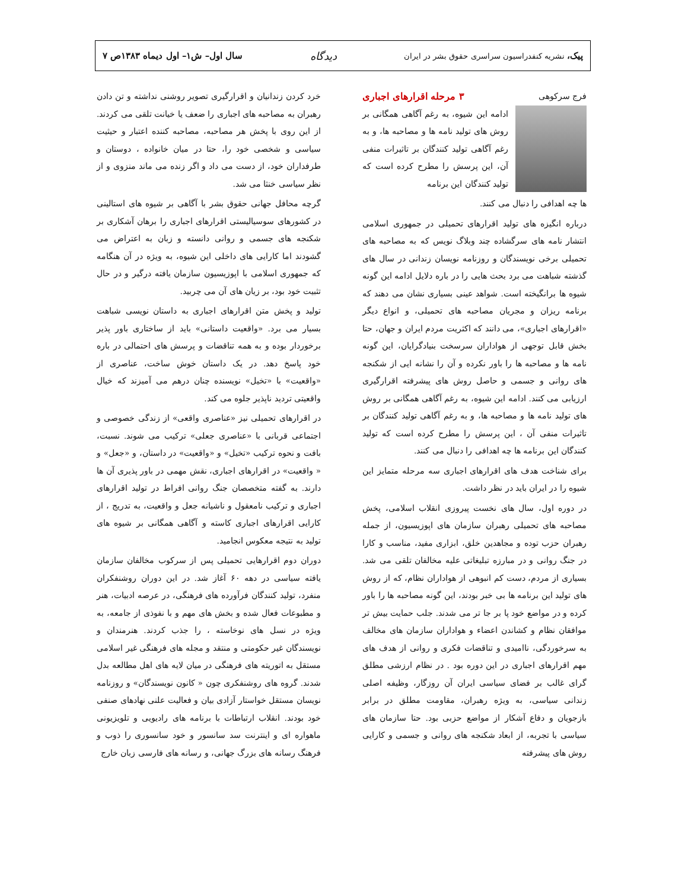پیک، نشریه کنفدراسیون سراسری حقوق بشر در ایران دیدگاه سال اول– ش۱– اول دیماه ۱۳۸۳ص ۷
فرج سرکوهی
۳ مرحله اقرارهای اجباری
ادامه این شیوه، به رغم آگاهی همگانی بر روش های تولید نامه ها و مصاحبه ها، و به رغم آگاهی تولید کنندگان بر تاثیرات منفی آن، این پرسش را مطرح کرده است که تولید کنندگان این برنامه
ها چه اهدافی را دنبال می کنند.
درباره انگیزه های تولید اقرارهای تحمیلی در جمهوری اسلامی انتشار نامه های سرگشاده چند وبلاگ نویس که به مصاحبه های تحمیلی برخی نویسندگان و روزنامه نویسان زندانی در سال های گذشته شباهت می برد بحث هایی را در باره دلایل ادامه این گونه شیوه ها برانگیخته است. شواهد عینی بسیاری نشان می دهند که برنامه ریزان و مجریان مصاحبه های تحمیلی، و انواع دیگر «اقرارهای اجباری»، می دانند که اکثریت مردم ایران و جهان، حتا بخش قابل توجهی از هواداران سرسخت بنیادگرایان، این گونه نامه ها و مصاحبه ها را باور نکرده و آن را نشانه ایی از شکنجه های روانی و جسمی و حاصل روش های پیشرفته اقرارگیری ارزیابی می کنند. ادامه این شیوه، به رغم آگاهی همگانی بر روش های تولید نامه ها و مصاحبه ها، و به رغم آگاهی تولید کنندگان بر تاثیرات منفی آن ، این پرسش را مطرح کرده است که تولید کنندگان این برنامه ها چه اهدافی را دنبال می کنند.
برای شناخت هدف های اقرارهای اجباری سه مرحله متمایز این شیوه را در ایران باید در نظر داشت.
در دوره اول، سال های نخست پیروزی انقلاب اسلامی، پخش مصاحبه های تحمیلی رهبران سازمان های اپوزیسیون، از جمله رهبران حزب توده و مجاهدین خلق، ابزاری مفید، مناسب و کارا در جنگ روانی و در مبارزه تبلیغاتی علیه مخالفان تلقی می شد. بسیاری از مردم، دست کم انبوهی از هواداران نظام، که از روش های تولید این برنامه ها بی خبر بودند، این گونه مصاحبه ها را باور کرده و در مواضع خود پا بر جا تر می شدند. جلب حمایت بیش تر موافقان نظام و کشاندن اعضاء و هواداران سازمان های مخالف به سرخوردگی، ناامیدی و تناقضات فکری و روانی از هدف های مهم اقرارهای اجباری در این دوره بود . در نظام ارزشی مطلق گرای غالب بر فضای سیاسی ایران آن روزگار، وظیفه اصلی زندانی سیاسی، به ویژه رهبران، مقاومت مطلق در برابر بازجویان و دفاع آشکار از مواضع حزبی بود. حتا سازمان های سیاسی با تجربه، از ابعاد شکنجه های روانی و جسمی و کارایی روش های پیشرفته
خرد کردن زندانیان و اقرارگیری تصویر روشنی نداشته و تن دادن رهبران به مصاحبه های اجباری را ضعف یا خیانت تلقی می کردند. از این روی با پخش هر مصاحبه، مصاحبه کننده اعتبار و حیثیت سیاسی و شخصی خود را، حتا در میان خانواده ، دوستان و طرفداران خود، از دست می داد و اگر زنده می ماند منزوی و از نظر سیاسی خنثا می شد.
گرچه محافل جهانی حقوق بشر با آگاهی بر شیوه های استالینی در کشورهای سوسیالیستی اقرارهای اجباری را برهان آشکاری بر شکنجه های جسمی و روانی دانسته و زبان به اعتراض می گشودند اما کارایی های داخلی این شیوه، به ویژه در آن هنگامه که جمهوری اسلامی با اپوزیسیون سازمان یافته درگیر و در حال تثبیت خود بود، بر زیان های آن می چربید.
تولید و پخش متن اقرارهای اجباری به داستان نویسی شباهت بسیار می برد. «واقعیت داستانی» باید از ساختاری باور پذیر برخوردار بوده و به همه تناقضات و پرسش های احتمالی در باره خود پاسخ دهد. در یک داستان خوش ساخت، عناصری از «واقعیت» با «تخیل» نویسنده چنان درهم می آمیزند که خیال واقعیتی تردید ناپذیر جلوه می کند.
در اقرارهای تحمیلی نیز «عناصری واقعی» از زندگی خصوصی و اجتماعی قربانی با «عناصری جعلی» ترکیب می شوند. نسبت، بافت و نحوه ترکیب «تخیل» و «واقعیت» در داستان، و «جعل» و « واقعیت» در اقرارهای اجباری، نقش مهمی در باور پذیری آن ها دارند. به گفته متخصصان جنگ روانی افراط در تولید اقرارهای اجباری و ترکیب نامعقول و ناشیانه جعل و واقعیت، به تدریج ، از کارایی اقرارهای اجباری کاسته و آگاهی همگانی بر شیوه های تولید به نتیجه معکوس انجامید.
دوران دوم اقرارهایی تحمیلی پس از سرکوب مخالفان سازمان یافته سیاسی در دهه ۶۰ آغاز شد. در این دوران روشنفکران منفرد، تولید کنندگان فرآورده های فرهنگی، در عرصه ادبیات، هنر و مطبوعات فعال شده و بخش های مهم و با نفوذی از جامعه، به ویژه در نسل های نوخاسته ، را جذب کردند. هنرمندان و نویسندگان غیر حکومتی و منتقد و مجله های فرهنگی غیر اسلامی مستقل به اتوریته های فرهنگی در میان لایه های اهل مطالعه بدل شدند. گروه های روشنفکری چون « کانون نویسندگان» و روزنامه نویسان مستقل خواستار آزادی بیان و فعالیت علنی نهادهای صنفی خود بودند. انقلاب ارتباطات با برنامه های رادیویی و تلویزیونی ماهواره ای و اینترنت سد سانسور و خود سانسوری را ذوب و فرهنگ رسانه های بزرگ جهانی، و رسانه های فارسی زبان خارج